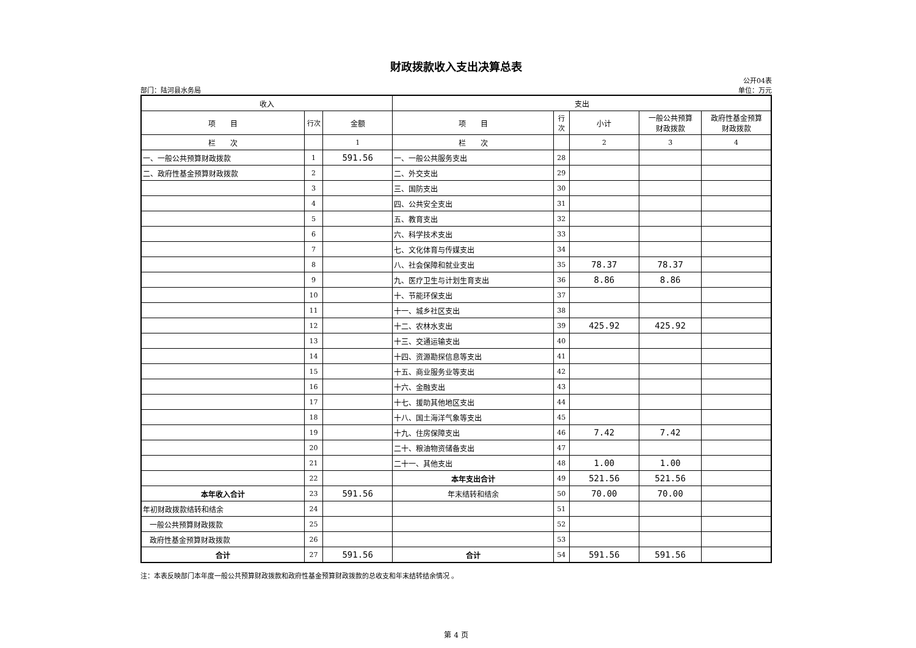财政拨款收入支出决算总表
公开04表
部门：陆河县水务局 单位：万元
| 收入 | | | 支出 | | | | |
| --- | --- | --- | --- | --- | --- | --- | --- |
| 项 目 | 行次 | 金额 | 项 目 | 行次 | 小计 | 一般公共预算 财政拨款 | 政府性基金预算 财政拨款 |
| 栏 次 | | 1 | 栏 次 | | 2 | 3 | 4 |
| 一、一般公共预算财政拨款 | 1 | 591.56 | 一、一般公共服务支出 | 28 | | | |
| 二、政府性基金预算财政拨款 | 2 | | 二、外交支出 | 29 | | | |
| | 3 | | 三、国防支出 | 30 | | | |
| | 4 | | 四、公共安全支出 | 31 | | | |
| | 5 | | 五、教育支出 | 32 | | | |
| | 6 | | 六、科学技术支出 | 33 | | | |
| | 7 | | 七、文化体育与传媒支出 | 34 | | | |
| | 8 | | 八、社会保障和就业支出 | 35 | 78.37 | 78.37 | |
| | 9 | | 九、医疗卫生与计划生育支出 | 36 | 8.86 | 8.86 | |
| | 10 | | 十、节能环保支出 | 37 | | | |
| | 11 | | 十一、城乡社区支出 | 38 | | | |
| | 12 | | 十二、农林水支出 | 39 | 425.92 | 425.92 | |
| | 13 | | 十三、交通运输支出 | 40 | | | |
| | 14 | | 十四、资源勘探信息等支出 | 41 | | | |
| | 15 | | 十五、商业服务业等支出 | 42 | | | |
| | 16 | | 十六、金融支出 | 43 | | | |
| | 17 | | 十七、援助其他地区支出 | 44 | | | |
| | 18 | | 十八、国土海洋气象等支出 | 45 | | | |
| | 19 | | 十九、住房保障支出 | 46 | 7.42 | 7.42 | |
| | 20 | | 二十、粮油物资储备支出 | 47 | | | |
| | 21 | | 二十一、其他支出 | 48 | 1.00 | 1.00 | |
| | 22 | | 本年支出合计 | 49 | 521.56 | 521.56 | |
| 本年收入合计 | 23 | 591.56 | 年末结转和结余 | 50 | 70.00 | 70.00 | |
| 年初财政拨款结转和结余 | 24 | | | 51 | | | |
| 一般公共预算财政拨款 | 25 | | | 52 | | | |
| 政府性基金预算财政拨款 | 26 | | | 53 | | | |
| 合计 | 27 | 591.56 | 合计 | 54 | 591.56 | 591.56 | |
注：本表反映部门本年度一般公共预算财政拨款和政府性基金预算财政拨款的总收支和年末结转结余情况 。
第 4 页